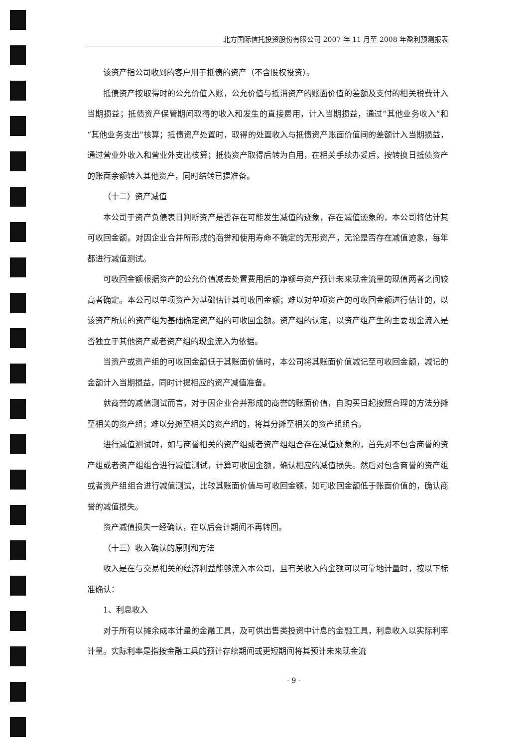北方国际信托投资股份有限公司 2007 年 11 月至 2008 年盈利预测报表
该资产指公司收到的客户用于抵债的资产（不含股权投资）。
抵债资产按取得时的公允价值入账，公允价值与抵消资产的账面价值的差额及支付的相关税费计入当期损益；抵债资产保管期间取得的收入和发生的直接费用，计入当期损益，通过“其他业务收入”和“其他业务支出”核算；抵债资产处置时，取得的处置收入与抵债资产账面价值间的差额计入当期损益，通过营业外收入和营业外支出核算；抵债资产取得后转为自用，在相关手续办妥后，按转换日抵债资产的账面余额转入其他资产，同时结转已提准备。
（十二）资产减值
本公司于资产负债表日判断资产是否存在可能发生减值的迹象，存在减值迹象的，本公司将估计其可收回金额。对因企业合并所形成的商誉和使用寿命不确定的无形资产，无论是否存在减值迹象，每年都进行减值测试。
可收回金额根据资产的公允价值减去处置费用后的净额与资产预计未来现金流量的现值两者之间较高者确定。本公司以单项资产为基础估计其可收回金额；难以对单项资产的可收回金额进行估计的，以该资产所属的资产组为基础确定资产组的可收回金额。资产组的认定，以资产组产生的主要现金流入是否独立于其他资产或者资产组的现金流入为依据。
当资产或资产组的可收回金额低于其账面价值时，本公司将其账面价值减记至可收回金额，减记的金额计入当期损益，同时计提相应的资产减值准备。
就商誉的减值测试而言，对于因企业合并形成的商誉的账面价值，自购买日起按照合理的方法分摊至相关的资产组；难以分摊至相关的资产组的，将其分摊至相关的资产组组合。
进行减值测试时，如与商誉相关的资产组或者资产组组合存在减值迹象的，首先对不包含商誉的资产组或者资产组组合进行减值测试，计算可收回金额，确认相应的减值损失。然后对包含商誉的资产组或者资产组组合进行减值测试，比较其账面价值与可收回金额，如可收回金额低于账面价值的，确认商誉的减值损失。
资产减值损失一经确认，在以后会计期间不再转回。
（十三）收入确认的原则和方法
收入是在与交易相关的经济利益能够流入本公司，且有关收入的金额可以可靠地计量时，按以下标准确认：
1、利息收入
对于所有以摊余成本计量的金融工具，及可供出售类投资中计息的金融工具，利息收入以实际利率计量。实际利率是指按金融工具的预计存续期间或更短期间将其预计未来现金流
- 9 -